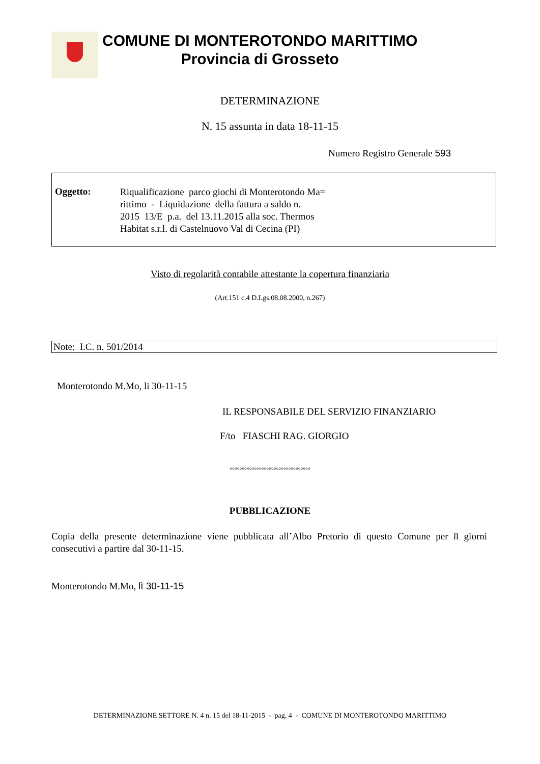COMUNE DI MONTEROTONDO MARITTIMO
Provincia di Grosseto
DETERMINAZIONE
N. 15 assunta in data 18-11-15
Numero Registro Generale 593
Oggetto:
Riqualificazione parco giochi di Monterotondo Ma=
rittimo - Liquidazione della fattura a saldo n.
2015 13/E p.a. del 13.11.2015 alla soc. Thermos
Habitat s.r.l. di Castelnuovo Val di Cecina (PI)
Visto di regolarità contabile attestante la copertura finanziaria
(Art.151 c.4 D.Lgs.08.08.2000, n.267)
Note: I.C. n. 501/2014
Monterotondo M.Mo, li 30-11-15
IL RESPONSABILE DEL SERVIZIO FINANZIARIO
F/to FIASCHI RAG. GIORGIO
°°°°°°°°°°°°°°°°°°°°°°°°°°°°°°°°°
PUBBLICAZIONE
Copia della presente determinazione viene pubblicata all’Albo Pretorio di questo Comune per 8 giorni consecutivi a partire dal 30-11-15.
Monterotondo M.Mo, lì 30-11-15
DETERMINAZIONE SETTORE N. 4 n. 15 del 18-11-2015 - pag. 4 - COMUNE DI MONTEROTONDO MARITTIMO